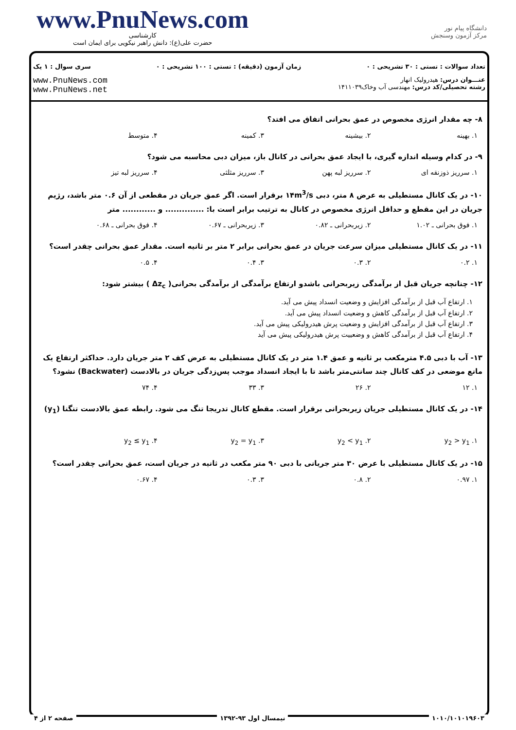www.PnuNews.com
کارشناسی
حضرت علی(ع): دانش راهبر نیکویی برای ایمان است
دانشگاه پیام نور
مرکز آزمون وسنجش
تعداد سوالات : تستی : ۳۰ تشریحی : ۰ زمان آزمون (دقیقه) : تستی : ۱۰۰ تشریحی : ۰ سری سوال : ۱ یک
عنـــوان درس: هیدرولیک انهار
رشته تحصیلی/کد درس: مهندسی آب وخاک۱۴۱۱۰۳۹
www.PnuNews.com
www.PnuNews.net
۸- چه مقدار انرژی مخصوص در عمق بحرانی اتفاق می افتد؟
۱. بهینه ۲. بیشینه ۳. کمینه ۴. متوسط
۹- در کدام وسیله اندازه گیری، با ایجاد عمق بحرانی در کانال باز، میزان دبی محاسبه می شود؟
۱. سرریز ذوزنقه ای ۲. سرریز لبه پهن ۳. سرریز مثلثی ۴. سرریز لبه تیز
۱۰- در یک کانال مستطیلی به عرض ۸ متر، دبی ۱۴m<sup>3</sup>/s برقرار است. اگر عمق جریان در مقطعی از آن ۰.۶ متر باشد، رژیم جریان در این مقطع و حداقل انرژی مخصوص در کانال به ترتیب برابر است با: .............. و ............ متر
۱. فوق بحرانی ـ ۱.۰۲ ۲. زیربحرانی ـ ۰.۸۲ ۳. زیربحرانی ـ ۰.۶۷ ۴. فوق بحرانی ـ ۰.۶۸
۱۱- در یک کانال مستطیلی میزان سرعت جریان در عمق بحرانی برابر ۲ متر بر ثانیه است. مقدار عمق بحرانی چقدر است؟
۱. ۰.۲ ۲. ۰.۳ ۳. ۰.۴ ۴. ۰.۵
۱۲- چنانچه جریان قبل از برآمدگی زیربحرانی باشدو ارتفاع برآمدگی از برآمدگی بحرانی( Δz<sub>c</sub> ) بیشتر شود:
۱. ارتفاع آب قبل از برآمدگی افزایش و وضعیت انسداد پیش می آید.
۲. ارتفاع آب قبل از برآمدگی کاهش و وضعیت انسداد پیش می آید.
۳. ارتفاع آب قبل از برآمدگی افزایش و وضعیت پرش هیدرولیکی پیش می آید.
۴. ارتفاع آب قبل از برآمدگی کاهش و وضعییت پرش هیدرولیکی پیش می آید
۱۳- آب با دبی ۴.۵ مترمکعب بر ثانیه و عمق ۱.۴ متر در یک کانال مستطیلی به عرض کف ۲ متر جریان دارد. حداکثر ارتفاع یک مانع موضعی در کف کانال چند سانتی‌متر باشد تا با ایجاد انسداد موجب پس‌زدگی جریان در بالادست (Backwater) نشود؟
۱. ۱۲ ۲. ۲۶ ۳. ۳۳ ۴. ۷۴
۱۴- در یک کانال مستطیلی جریان زیربحرانی برقرار است. مقطع کانال تدریجا تنگ می شود. رابطه عمق بالادست تنگنا (y<sub>1</sub>)
۱. y<sub>2</sub> > y<sub>1</sub> ۲. y<sub>2</sub> < y<sub>1</sub> ۳. y<sub>2</sub> = y<sub>1</sub> ۴. y<sub>2</sub> ≤ y<sub>1</sub>
۱۵- در یک کانال مستطیلی با عرض ۳۰ متر جریانی با دبی ۹۰ متر مکعب در ثانیه در جریان است، عمق بحرانی چقدر است؟
۱. ۰.۹۷ ۲. ۰.۸ ۳. ۰.۳ ۴. ۰.۶۷
۱۰۱۰/۱۰۱۰۱۹۶۰۳ نیمسال اول ۹۳-۱۳۹۲ صفحه ۲ از ۴